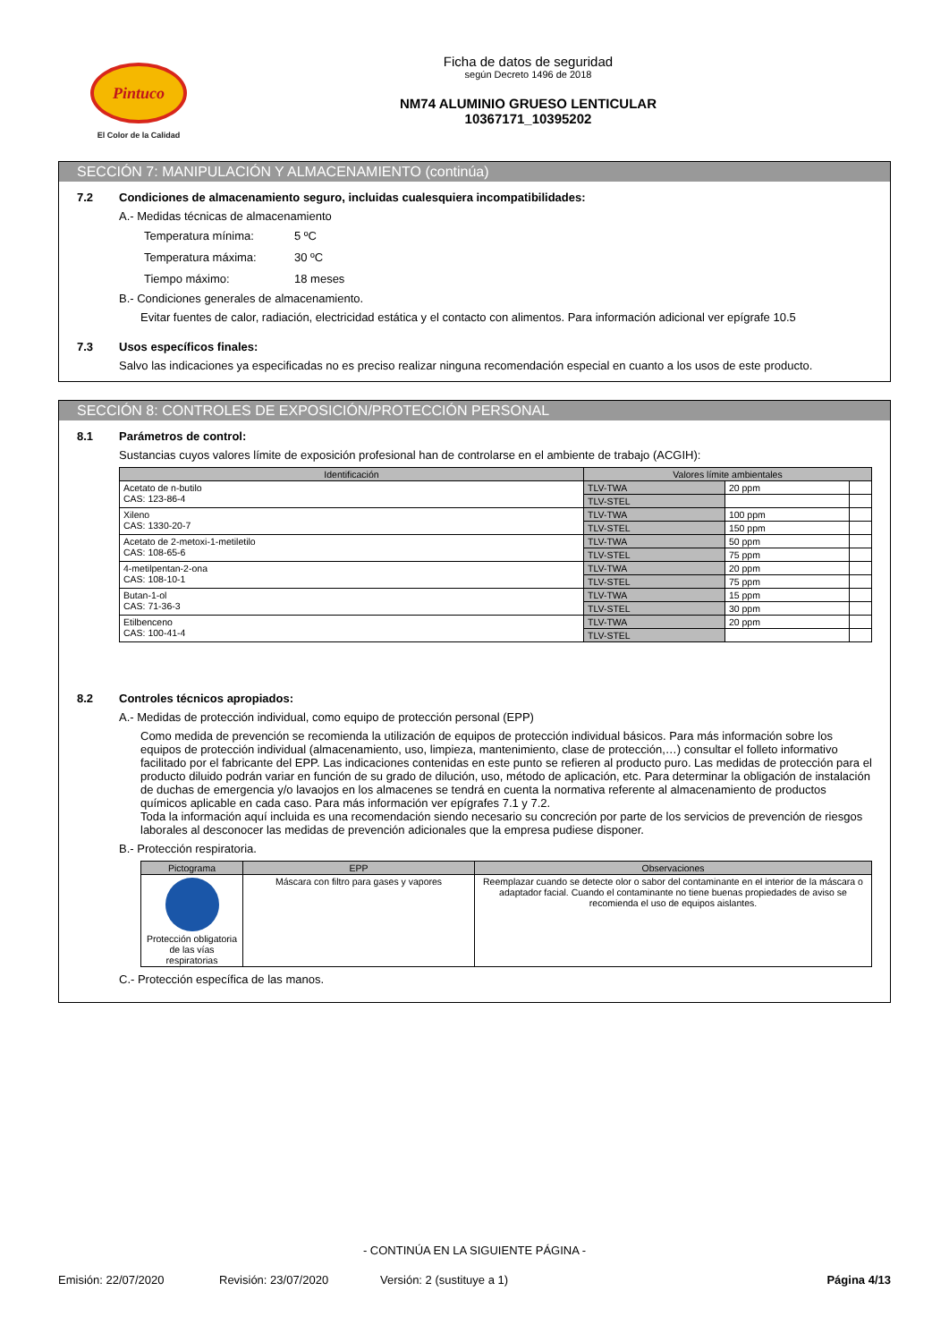Pintuco
El Color de la Calidad
Ficha de datos de seguridad
según Decreto 1496 de 2018
NM74 ALUMINIO GRUESO LENTICULAR
10367171_10395202
SECCIÓN 7: MANIPULACIÓN Y ALMACENAMIENTO (continúa)
7.2 Condiciones de almacenamiento seguro, incluidas cualesquiera incompatibilidades:
A.- Medidas técnicas de almacenamiento
| Temperatura mínima: | 5 ºC |
| Temperatura máxima: | 30 ºC |
| Tiempo máximo: | 18 meses |
B.- Condiciones generales de almacenamiento.
Evitar fuentes de calor, radiación, electricidad estática y el contacto con alimentos. Para información adicional ver epígrafe 10.5
7.3 Usos específicos finales:
Salvo las indicaciones ya especificadas no es preciso realizar ninguna recomendación especial en cuanto a los usos de este producto.
SECCIÓN 8: CONTROLES DE EXPOSICIÓN/PROTECCIÓN PERSONAL
8.1 Parámetros de control:
Sustancias cuyos valores límite de exposición profesional han de controlarse en el ambiente de trabajo (ACGIH):
| Identificación | Valores límite ambientales | | |
| --- | --- | --- | --- |
| Acetato de n-butilo CAS: 123-86-4 | TLV-TWA | 20 ppm | |
| | TLV-STEL | | |
| Xileno CAS: 1330-20-7 | TLV-TWA | 100 ppm | |
| | TLV-STEL | 150 ppm | |
| Acetato de 2-metoxi-1-metiletilo CAS: 108-65-6 | TLV-TWA | 50 ppm | |
| | TLV-STEL | 75 ppm | |
| 4-metilpentan-2-ona CAS: 108-10-1 | TLV-TWA | 20 ppm | |
| | TLV-STEL | 75 ppm | |
| Butan-1-ol CAS: 71-36-3 | TLV-TWA | 15 ppm | |
| | TLV-STEL | 30 ppm | |
| Etilbenceno CAS: 100-41-4 | TLV-TWA | 20 ppm | |
| | TLV-STEL | | |
8.2 Controles técnicos apropiados:
A.- Medidas de protección individual, como equipo de protección personal (EPP)
Como medida de prevención se recomienda la utilización de equipos de protección individual básicos. Para más información sobre los equipos de protección individual (almacenamiento, uso, limpieza, mantenimiento, clase de protección,…) consultar el folleto informativo facilitado por el fabricante del EPP. Las indicaciones contenidas en este punto se refieren al producto puro. Las medidas de protección para el producto diluido podrán variar en función de su grado de dilución, uso, método de aplicación, etc. Para determinar la obligación de instalación de duchas de emergencia y/o lavaojos en los almacenes se tendrá en cuenta la normativa referente al almacenamiento de productos químicos aplicable en cada caso. Para más información ver epígrafes 7.1 y 7.2.
Toda la información aquí incluida es una recomendación siendo necesario su concreción por parte de los servicios de prevención de riesgos laborales al desconocer las medidas de prevención adicionales que la empresa pudiese disponer.
B.- Protección respiratoria.
| Pictograma | EPP | Observaciones |
| --- | --- | --- |
| Protección obligatoria de las vías respiratorias | Máscara con filtro para gases y vapores | Reemplazar cuando se detecte olor o sabor del contaminante en el interior de la máscara o adaptador facial. Cuando el contaminante no tiene buenas propiedades de aviso se recomienda el uso de equipos aislantes. |
C.- Protección específica de las manos.
- CONTINÚA EN LA SIGUIENTE PÁGINA -
Emisión: 22/07/2020 Revisión: 23/07/2020 Versión: 2 (sustituye a 1) Página 4/13